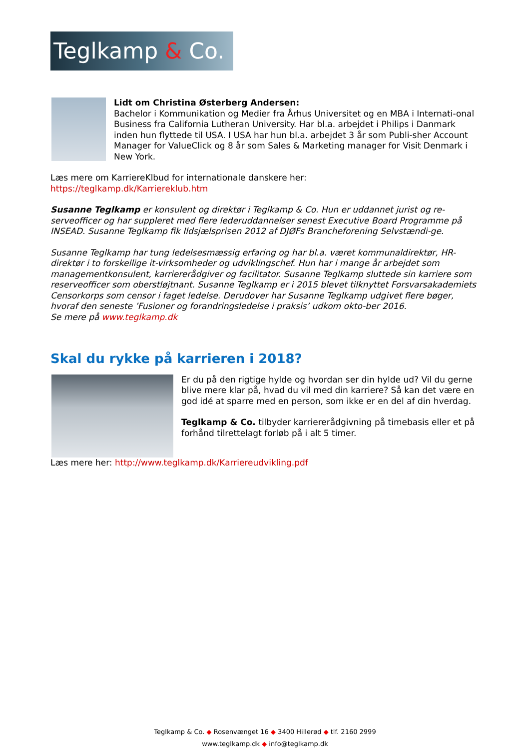Teglkamp & Co.
Lidt om Christina Østerberg Andersen:
Bachelor i Kommunikation og Medier fra Århus Universitet og en MBA i Internati-onal Business fra California Lutheran University. Har bl.a. arbejdet i Philips i Danmark inden hun flyttede til USA. I USA har hun bl.a. arbejdet 3 år som Publi-sher Account Manager for ValueClick og 8 år som Sales & Marketing manager for Visit Denmark i New York.
Læs mere om KarriereKlbud for internationale danskere her:
https://teglkamp.dk/Karriereklub.htm
Susanne Teglkamp er konsulent og direktør i Teglkamp & Co. Hun er uddannet jurist og re-serveofficer og har suppleret med flere lederuddannelser senest Executive Board Programme på INSEAD. Susanne Teglkamp fik Ildsjælsprisen 2012 af DJØFs Brancheforening Selvstændi-ge.
Susanne Teglkamp har tung ledelsesmæssig erfaring og har bl.a. været kommunaldirektør, HR-direktør i to forskellige it-virksomheder og udviklingschef. Hun har i mange år arbejdet som managementkonsulent, karriererådgiver og facilitator. Susanne Teglkamp sluttede sin karriere som reserveofficer som oberstløjtnant. Susanne Teglkamp er i 2015 blevet tilknyttet Forsvarsakademiets Censorkorps som censor i faget ledelse. Derudover har Susanne Teglkamp udgivet flere bøger, hvoraf den seneste ’Fusioner og forandringsledelse i praksis’ udkom okto-ber 2016.
Se mere på www.teglkamp.dk
Skal du rykke på karrieren i 2018?
Er du på den rigtige hylde og hvordan ser din hylde ud? Vil du gerne blive mere klar på, hvad du vil med din karriere? Så kan det være en god idé at sparre med en person, som ikke er en del af din hverdag.
Teglkamp & Co. tilbyder karriererådgivning på timebasis eller et på forhånd tilrettelagt forløb på i alt 5 timer.
Læs mere her: http://www.teglkamp.dk/Karriereudvikling.pdf
Teglkamp & Co. ◆ Rosenvænget 16 ◆ 3400 Hillerød ◆ tlf. 2160 2999
www.teglkamp.dk ◆ info@teglkamp.dk